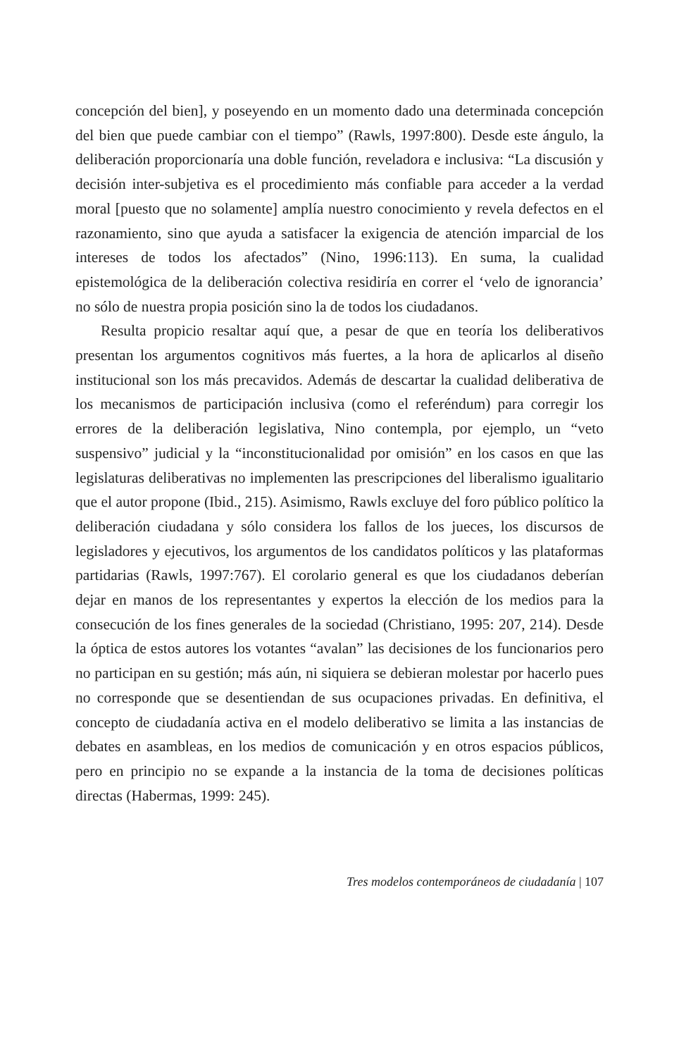concepción del bien], y poseyendo en un momento dado una determinada concepción del bien que puede cambiar con el tiempo” (Rawls, 1997:800). Desde este ángulo, la deliberación proporcionaría una doble función, reveladora e inclusiva: “La discusión y decisión inter-subjetiva es el procedimiento más confiable para acceder a la verdad moral [puesto que no solamente] amplía nuestro conocimiento y revela defectos en el razonamiento, sino que ayuda a satisfacer la exigencia de atención imparcial de los intereses de todos los afectados” (Nino, 1996:113). En suma, la cualidad epistemológica de la deliberación colectiva residiría en correr el ‘velo de ignorancia’ no sólo de nuestra propia posición sino la de todos los ciudadanos.
Resulta propicio resaltar aquí que, a pesar de que en teoría los deliberativos presentan los argumentos cognitivos más fuertes, a la hora de aplicarlos al diseño institucional son los más precavidos. Además de descartar la cualidad deliberativa de los mecanismos de participación inclusiva (como el referéndum) para corregir los errores de la deliberación legislativa, Nino contempla, por ejemplo, un “veto suspensivo” judicial y la “inconstitucionalidad por omisión” en los casos en que las legislaturas deliberativas no implementen las prescripciones del liberalismo igualitario que el autor propone (Ibid., 215). Asimismo, Rawls excluye del foro público político la deliberación ciudadana y sólo considera los fallos de los jueces, los discursos de legisladores y ejecutivos, los argumentos de los candidatos políticos y las plataformas partidarias (Rawls, 1997:767). El corolario general es que los ciudadanos deberían dejar en manos de los representantes y expertos la elección de los medios para la consecución de los fines generales de la sociedad (Christiano, 1995: 207, 214). Desde la óptica de estos autores los votantes “avalan” las decisiones de los funcionarios pero no participan en su gestión; más aún, ni siquiera se debieran molestar por hacerlo pues no corresponde que se desentiendan de sus ocupaciones privadas. En definitiva, el concepto de ciudadanía activa en el modelo deliberativo se limita a las instancias de debates en asambleas, en los medios de comunicación y en otros espacios públicos, pero en principio no se expande a la instancia de la toma de decisiones políticas directas (Habermas, 1999: 245).
Tres modelos contemporáneos de ciudadanía | 107